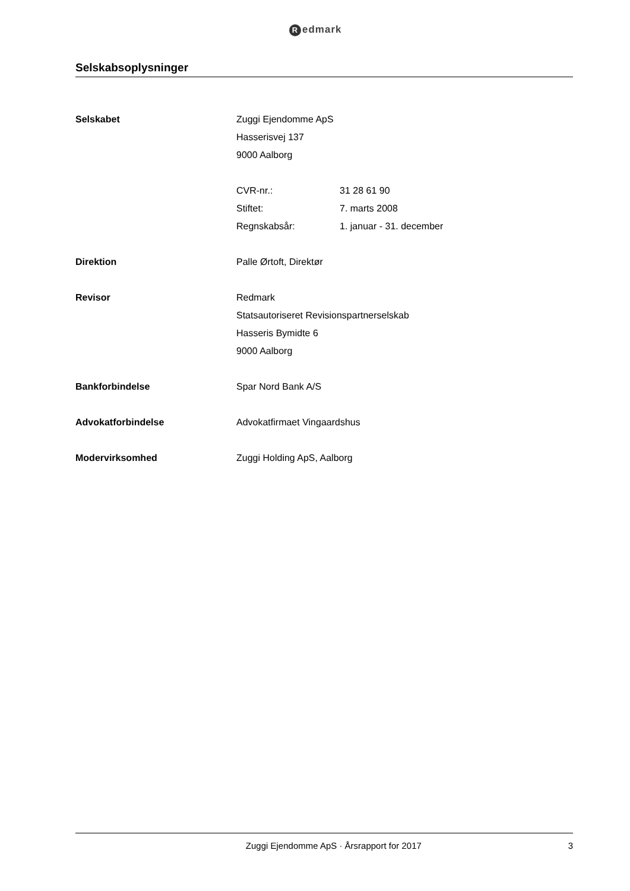Redmark
Selskabsoplysninger
Selskabet Zuggi Ejendomme ApS
Hasserisvej 137
9000 Aalborg
CVR-nr.: 31 28 61 90
Stiftet: 7. marts 2008
Regnskabsår: 1. januar - 31. december
Direktion Palle Ørtoft, Direktør
Revisor Redmark
Statsautoriseret Revisionspartnerselskab
Hasseris Bymidte 6
9000 Aalborg
Bankforbindelse Spar Nord Bank A/S
Advokatforbindelse Advokatfirmaet Vingaardshus
Modervirksomhed Zuggi Holding ApS, Aalborg
Zuggi Ejendomme ApS · Årsrapport for 2017
3